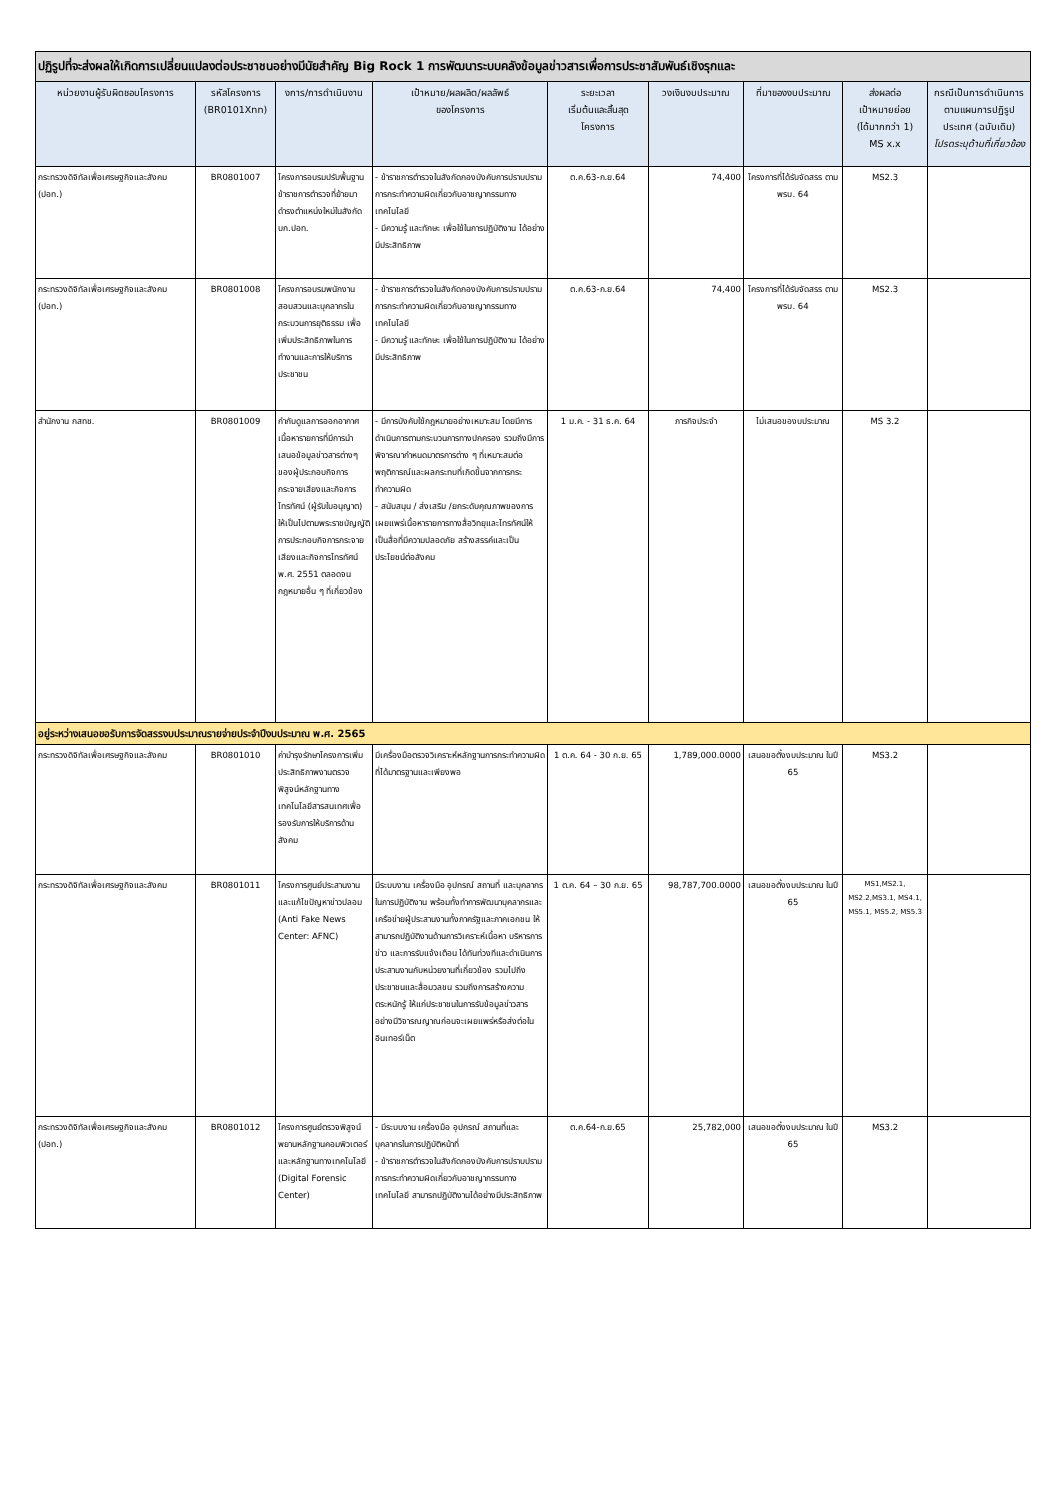| ปฏิรูปที่จะส่งผลให้เกิดการเปลี่ยนแปลงต่อประชาชนอย่างมีนัยสำคัญ Big Rock 1 การพัฒนาระบบคลังข้อมูลข่าวสารเพื่อการประชาสัมพันธ์เชิงรุกและ | | | | | | | | |
| หน่วยงานผู้รับผิดชอบโครงการ | รหัสโครงการ (BR0101Xnn) | งการ/การดำเนินงาน | เป้าหมาย/ผลผลิต/ผลลัพธ์ ของโครงการ | ระยะเวลา เริ่มต้นและสิ้นสุด โครงการ | วงเงินงบประมาณ | ที่มาของงบประมาณ | ส่งผลต่อ เป้าหมายย่อย (ได้มากกว่า 1) MS x.x | กรณีเป็นการดำเนินการตามแผนการปฏิรูปประเทศ (ฉบับเดิม) โปรดระบุด้านที่เกี่ยวข้อง |
| กระทรวงดิจิทัลเพื่อเศรษฐกิจและสังคม (ปอท.) | BR0801007 | โครงการอบรมปรับพื้นฐานข้าราชการตำรวจที่ย้ายมาดำรงตำแหน่งใหม่ในสังกัด บก.ปอท. | - ข้าราชการตำรวจในสังกัดกองบังคับการปราบปรามการกระทำความผิดเกี่ยวกับอาชญากรรมทางเทคโนโลยี - มีความรู้ และทักษะ เพื่อใช้ในการปฏิบัติงาน ได้อย่างมีประสิทธิภาพ | ต.ค.63-ก.ย.64 | 74,400 | โครงการที่ได้รับจัดสรร ตาม พรบ. 64 | MS2.3 | |
| กระทรวงดิจิทัลเพื่อเศรษฐกิจและสังคม (ปอท.) | BR0801008 | โครงการอบรมพนักงานสอบสวนและบุคลากรในกระบวนการยุติธรรม เพื่อเพิ่มประสิทธิภาพในการทำงานและการให้บริการประชาชน | - ข้าราชการตำรวจในสังกัดกองบังคับการปราบปรามการกระทำความผิดเกี่ยวกับอาชญากรรมทางเทคโนโลยี - มีความรู้ และทักษะ เพื่อใช้ในการปฏิบัติงาน ได้อย่างมีประสิทธิภาพ | ต.ค.63-ก.ย.64 | 74,400 | โครงการที่ได้รับจัดสรร ตาม พรบ. 64 | MS2.3 | |
| สำนักงาน กสทช. | BR0801009 | กำกับดูแลการออกอากาศเนื้อหารายการที่มีการนำเสนอข้อมูลข่าวสารต่างๆ ของผู้ประกอบกิจการกระจายเสียงและกิจการโทรทัศน์ (ผู้รับใบอนุญาต) ให้เป็นไปตามพระราชบัญญัติการประกอบกิจการกระจายเสียงและกิจการโทรทัศน์ พ.ศ. 2551 ตลอดจนกฎหมายอื่น ๆ ที่เกี่ยวข้อง | - มีการบังคับใช้กฎหมายอย่างเหมาะสม โดยมีการดำเนินการตามกระบวนการทางปกครอง รวมถึงมีการพิจารณากำหนดมาตรการต่าง ๆ ที่เหมาะสมต่อพฤติการณ์และผลกระทบที่เกิดขึ้นจากการกระทำความผิด - สนับสนุน / ส่งเสริม /ยกระดับคุณภาพของการเผยแพร่เนื้อหารายการทางสื่อวิทยุและโทรทัศน์ให้เป็นสื่อที่มีความปลอดภัย สร้างสรรค์และเป็นประโยชน์ต่อสังคม | 1 ม.ค. - 31 ธ.ค. 64 | ภารกิจประจำ | ไม่เสนอของบประมาณ | MS 3.2 | |
| อยู่ระหว่างเสนอขอรับการจัดสรรงบประมาณรายจ่ายประจำปีงบประมาณ พ.ศ. 2565 | | | | | | | | |
| กระทรวงดิจิทัลเพื่อเศรษฐกิจและสังคม | BR0801010 | ค่าบำรุงรักษาโครงการเพิ่มประสิทธิภาพงานตรวจพิสูจน์หลักฐานทางเทคโนโลยีสารสนเทศเพื่อรองรับการให้บริการด้านสังคม | มีเครื่องมือตรวจวิเคราะห์หลักฐานการกระทำความผิดที่ได้มาตรฐานและเพียงพอ | 1 ต.ค. 64 - 30 ก.ย. 65 | 1,789,000.0000 | เสนอขอตั้งงบประมาณ ในปี 65 | MS3.2 | |
| กระทรวงดิจิทัลเพื่อเศรษฐกิจและสังคม | BR0801011 | โครงการศูนย์ประสานงานและแก้ไขปัญหาข่าวปลอม (Anti Fake News Center: AFNC) | มีระบบงาน เครื่องมือ อุปกรณ์ สถานที่ และบุคลากรในการปฏิบัติงาน พร้อมทั้งทำการพัฒนาบุคลากรและเครือข่ายผู้ประสานงานทั้งภาครัฐและภาคเอกชน ให้สามารถปฏิบัติงานด้านการวิเคราะห์เนื้อหา บริหารการข่าว และการรับแจ้งเตือน ได้ทันท่วงทีและดำเนินการประสานงานกับหน่วยงานที่เกี่ยวข้อง รวมไปถึงประชาชนและสื่อมวลชน รวมถึงการสร้างความตระหนักรู้ ให้แก่ประชาชนในการรับข้อมูลข่าวสารอย่างมีวิจารณญาณก่อนจะเผยแพร่หรือส่งต่อในอินเทอร์เน็ต | 1 ต.ค. 64 – 30 ก.ย. 65 | 98,787,700.0000 | เสนอขอตั้งงบประมาณ ในปี 65 | MS1,MS2.1, MS2.2,MS3.1, MS4.1, MS5.1, MS5.2, MS5.3 | |
| กระทรวงดิจิทัลเพื่อเศรษฐกิจและสังคม (ปอท.) | BR0801012 | โครงการศูนย์ตรวจพิสูจน์พยานหลักฐานคอมพิวเตอร์และหลักฐานทางเทคโนโลยี (Digital Forensic Center) | - มีระบบงาน เครื่องมือ อุปกรณ์ สถานที่และบุคลากรในการปฏิบัติหน้าที่ - ข้าราชการตำรวจในสังกัดกองบังคับการปราบปรามการกระทำความผิดเกี่ยวกับอาชญากรรมทางเทคโนโลยี สามารถปฏิบัติงานได้อย่างมีประสิทธิภาพ | ต.ค.64-ก.ย.65 | 25,782,000 | เสนอขอตั้งงบประมาณ ในปี 65 | MS3.2 | |